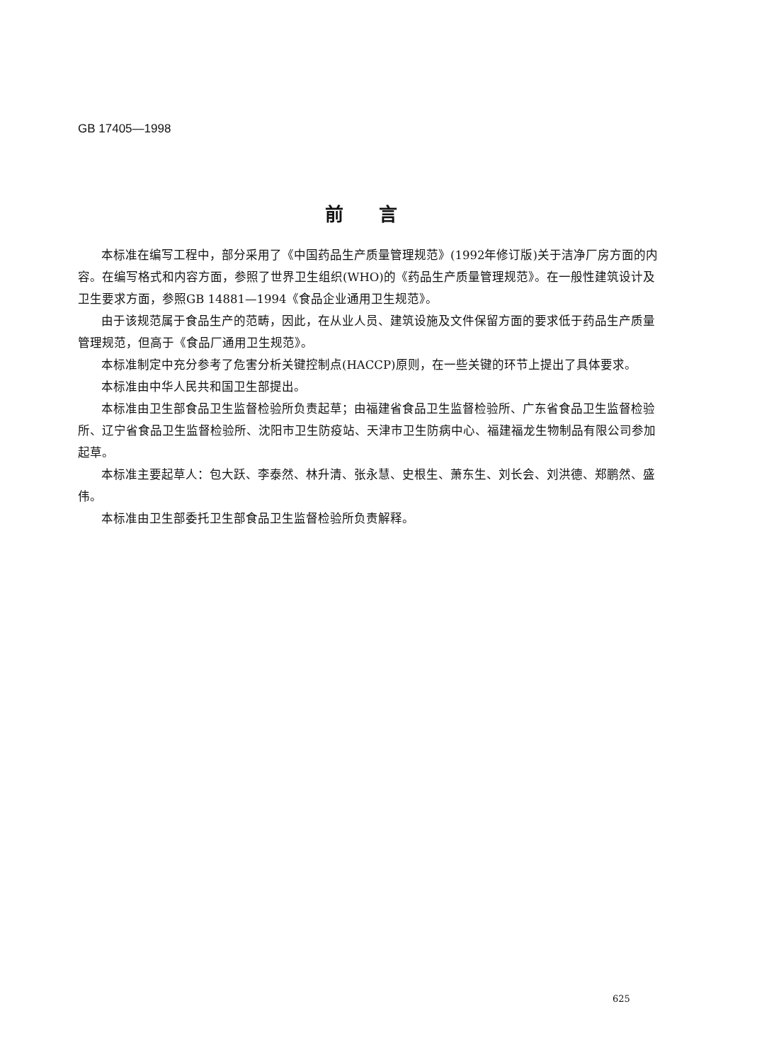GB 17405—1998
前言
本标准在编写工程中，部分采用了《中国药品生产质量管理规范》(1992年修订版)关于洁净厂房方面的内容。在编写格式和内容方面，参照了世界卫生组织(WHO)的《药品生产质量管理规范》。在一般性建筑设计及卫生要求方面，参照GB 14881—1994《食品企业通用卫生规范》。
由于该规范属于食品生产的范畴，因此，在从业人员、建筑设施及文件保留方面的要求低于药品生产质量管理规范，但高于《食品厂通用卫生规范》。
本标准制定中充分参考了危害分析关键控制点(HACCP)原则，在一些关键的环节上提出了具体要求。
本标准由中华人民共和国卫生部提出。
本标准由卫生部食品卫生监督检验所负责起草；由福建省食品卫生监督检验所、广东省食品卫生监督检验所、辽宁省食品卫生监督检验所、沈阳市卫生防疫站、天津市卫生防病中心、福建福龙生物制品有限公司参加起草。
本标准主要起草人：包大跃、李泰然、林升清、张永慧、史根生、萧东生、刘长会、刘洪德、郑鹏然、盛伟。
本标准由卫生部委托卫生部食品卫生监督检验所负责解释。
625